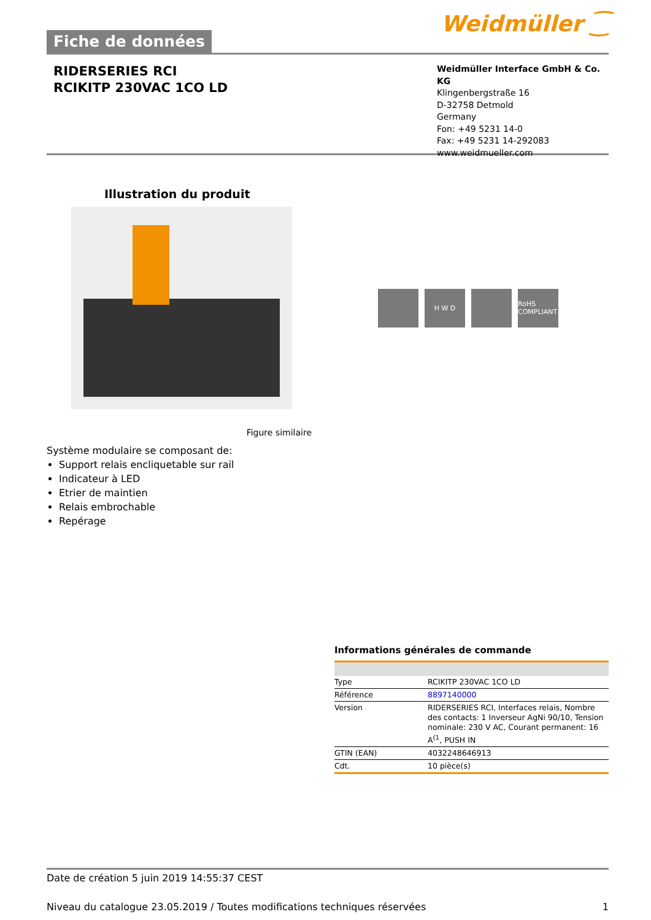Fiche de données
Weidmüller ⁐
RIDERSERIES RCI
RCIKITP 230VAC 1CO LD
Weidmüller Interface GmbH & Co. KG
Klingenbergstraße 16
D-32758 Detmold
Germany
Fon: +49 5231 14-0
Fax: +49 5231 14-292083
www.weidmueller.com
Illustration du produit
H W D RoHS COMPLIANT
Figure similaire
Système modulaire se composant de:
Support relais encliquetable sur rail
Indicateur à LED
Etrier de maintien
Relais embrochable
Repérage
Informations générales de commande
| Type | RCIKITP 230VAC 1CO LD |
| Référence | 8897140000 |
| Version | RIDERSERIES RCI, Interfaces relais, Nombre des contacts: 1 Inverseur AgNi 90/10, Tension nominale: 230 V AC, Courant permanent: 16 A<sup>(1</sup>, PUSH IN |
| GTIN (EAN) | 4032248646913 |
| Cdt. | 10 pièce(s) |
Date de création 5 juin 2019 14:55:37 CEST
Niveau du catalogue 23.05.2019 / Toutes modifications techniques réservées 1